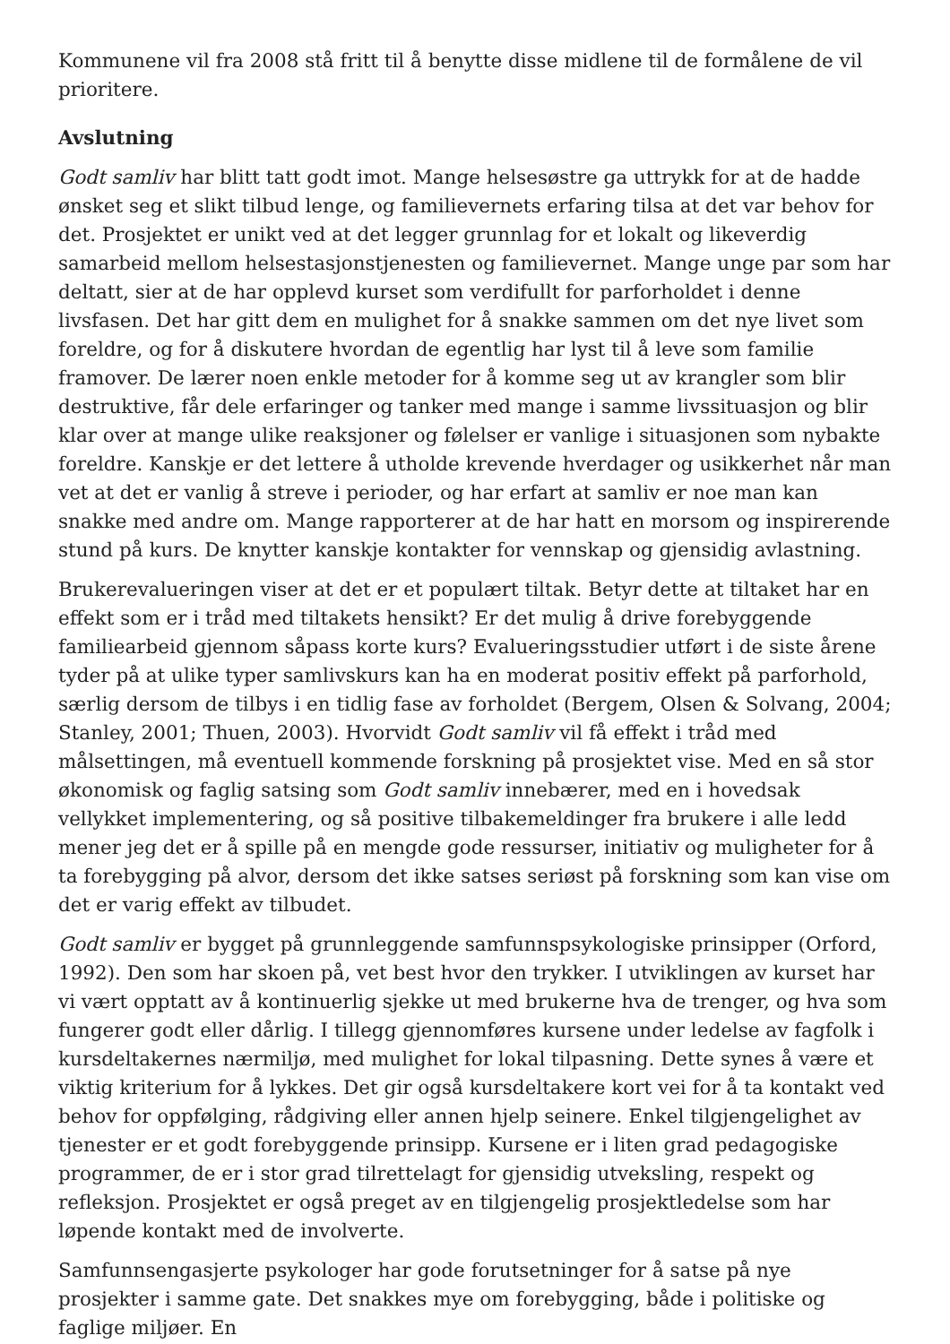Kommunene vil fra 2008 stå fritt til å benytte disse midlene til de formålene de vil prioritere.
Avslutning
Godt samliv har blitt tatt godt imot. Mange helsesøstre ga uttrykk for at de hadde ønsket seg et slikt tilbud lenge, og familievernets erfaring tilsa at det var behov for det. Prosjektet er unikt ved at det legger grunnlag for et lokalt og likeverdig samarbeid mellom helsestasjonstjenesten og familievernet. Mange unge par som har deltatt, sier at de har opplevd kurset som verdifullt for parforholdet i denne livsfasen. Det har gitt dem en mulighet for å snakke sammen om det nye livet som foreldre, og for å diskutere hvordan de egentlig har lyst til å leve som familie framover. De lærer noen enkle metoder for å komme seg ut av krangler som blir destruktive, får dele erfaringer og tanker med mange i samme livssituasjon og blir klar over at mange ulike reaksjoner og følelser er vanlige i situasjonen som nybakte foreldre. Kanskje er det lettere å utholde krevende hverdager og usikkerhet når man vet at det er vanlig å streve i perioder, og har erfart at samliv er noe man kan snakke med andre om. Mange rapporterer at de har hatt en morsom og inspirerende stund på kurs. De knytter kanskje kontakter for vennskap og gjensidig avlastning.
Brukerevalueringen viser at det er et populært tiltak. Betyr dette at tiltaket har en effekt som er i tråd med tiltakets hensikt? Er det mulig å drive forebyggende familiearbeid gjennom såpass korte kurs? Evalueringsstudier utført i de siste årene tyder på at ulike typer samlivskurs kan ha en moderat positiv effekt på parforhold, særlig dersom de tilbys i en tidlig fase av forholdet (Bergem, Olsen & Solvang, 2004; Stanley, 2001; Thuen, 2003). Hvorvidt Godt samliv vil få effekt i tråd med målsettingen, må eventuell kommende forskning på prosjektet vise. Med en så stor økonomisk og faglig satsing som Godt samliv innebærer, med en i hovedsak vellykket implementering, og så positive tilbakemeldinger fra brukere i alle ledd mener jeg det er å spille på en mengde gode ressurser, initiativ og muligheter for å ta forebygging på alvor, dersom det ikke satses seriøst på forskning som kan vise om det er varig effekt av tilbudet.
Godt samliv er bygget på grunnleggende samfunnspsykologiske prinsipper (Orford, 1992). Den som har skoen på, vet best hvor den trykker. I utviklingen av kurset har vi vært opptatt av å kontinuerlig sjekke ut med brukerne hva de trenger, og hva som fungerer godt eller dårlig. I tillegg gjennomføres kursene under ledelse av fagfolk i kursdeltakernes nærmiljø, med mulighet for lokal tilpasning. Dette synes å være et viktig kriterium for å lykkes. Det gir også kursdeltakere kort vei for å ta kontakt ved behov for oppfølging, rådgiving eller annen hjelp seinere. Enkel tilgjengelighet av tjenester er et godt forebyggende prinsipp. Kursene er i liten grad pedagogiske programmer, de er i stor grad tilrettelagt for gjensidig utveksling, respekt og refleksjon. Prosjektet er også preget av en tilgjengelig prosjektledelse som har løpende kontakt med de involverte.
Samfunnsengasjerte psykologer har gode forutsetninger for å satse på nye prosjekter i samme gate. Det snakkes mye om forebygging, både i politiske og faglige miljøer. En